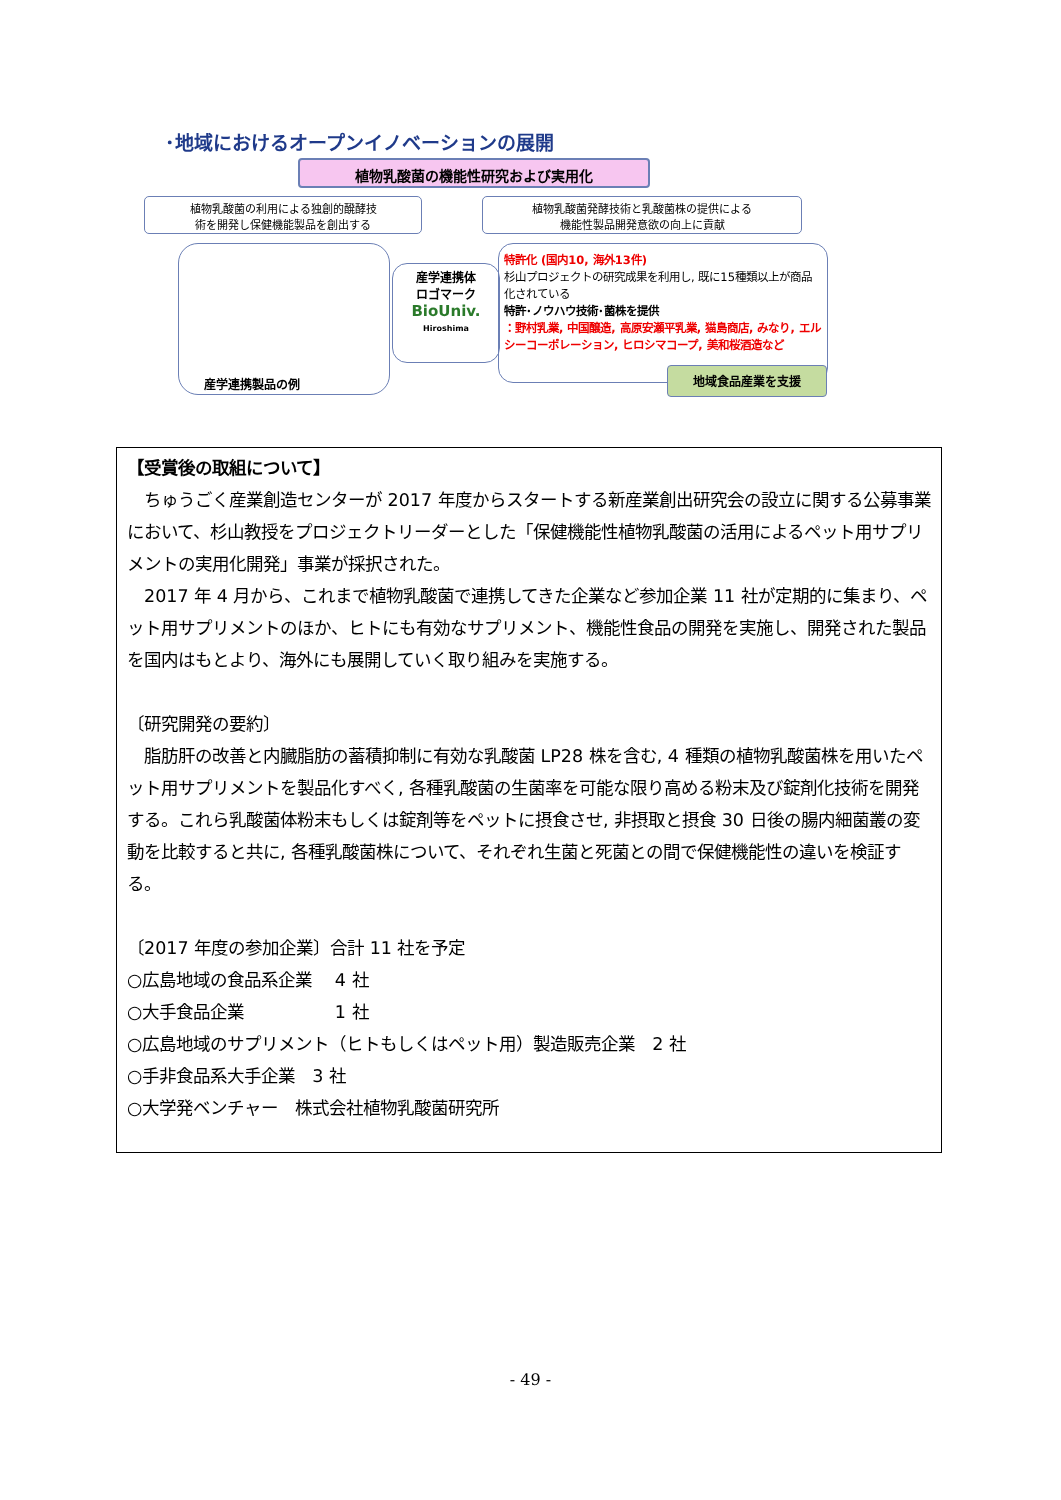･地域におけるオープンイノベーションの展開
植物乳酸菌の機能性研究および実用化
植物乳酸菌の利用による独創的醗酵技
術を開発し保健機能製品を創出する
植物乳酸菌発酵技術と乳酸菌株の提供による
機能性製品開発意欲の向上に貢献
産学連携製品の例
産学連携体
ロゴマーク
BioUniv.
Hiroshima
特許化 (国内10, 海外13件)
杉山プロジェクトの研究成果を利用し, 既に15種類以上が商品化されている
特許･ノウハウ技術･菌株を提供
：野村乳業, 中国醸造, 高原安瀬平乳業, 猫島商店, みなり, エルシーコーポレーション, ヒロシマコープ, 美和桜酒造など
地域食品産業を支援
【受賞後の取組について】
　ちゅうごく産業創造センターが 2017 年度からスタートする新産業創出研究会の設立に関する公募事業において、杉山教授をプロジェクトリーダーとした「保健機能性植物乳酸菌の活用によるペット用サプリメントの実用化開発」事業が採択された。
　2017 年 4 月から、これまで植物乳酸菌で連携してきた企業など参加企業 11 社が定期的に集まり、ペット用サプリメントのほか、ヒトにも有効なサプリメント、機能性食品の開発を実施し、開発された製品を国内はもとより、海外にも展開していく取り組みを実施する。
〔研究開発の要約〕
　脂肪肝の改善と内臓脂肪の蓄積抑制に有効な乳酸菌 LP28 株を含む, 4 種類の植物乳酸菌株を用いたペット用サプリメントを製品化すべく, 各種乳酸菌の生菌率を可能な限り高める粉末及び錠剤化技術を開発する。これら乳酸菌体粉末もしくは錠剤等をペットに摂食させ, 非摂取と摂食 30 日後の腸内細菌叢の変動を比較すると共に, 各種乳酸菌株について、それぞれ生菌と死菌との間で保健機能性の違いを検証する。
〔2017 年度の参加企業〕合計 11 社を予定
○広島地域の食品系企業　 4 社
○大手食品企業　　　　　 1 社
○広島地域のサプリメント（ヒトもしくはペット用）製造販売企業　2 社
○手非食品系大手企業　3 社
○大学発ベンチャー　株式会社植物乳酸菌研究所
- 49 -